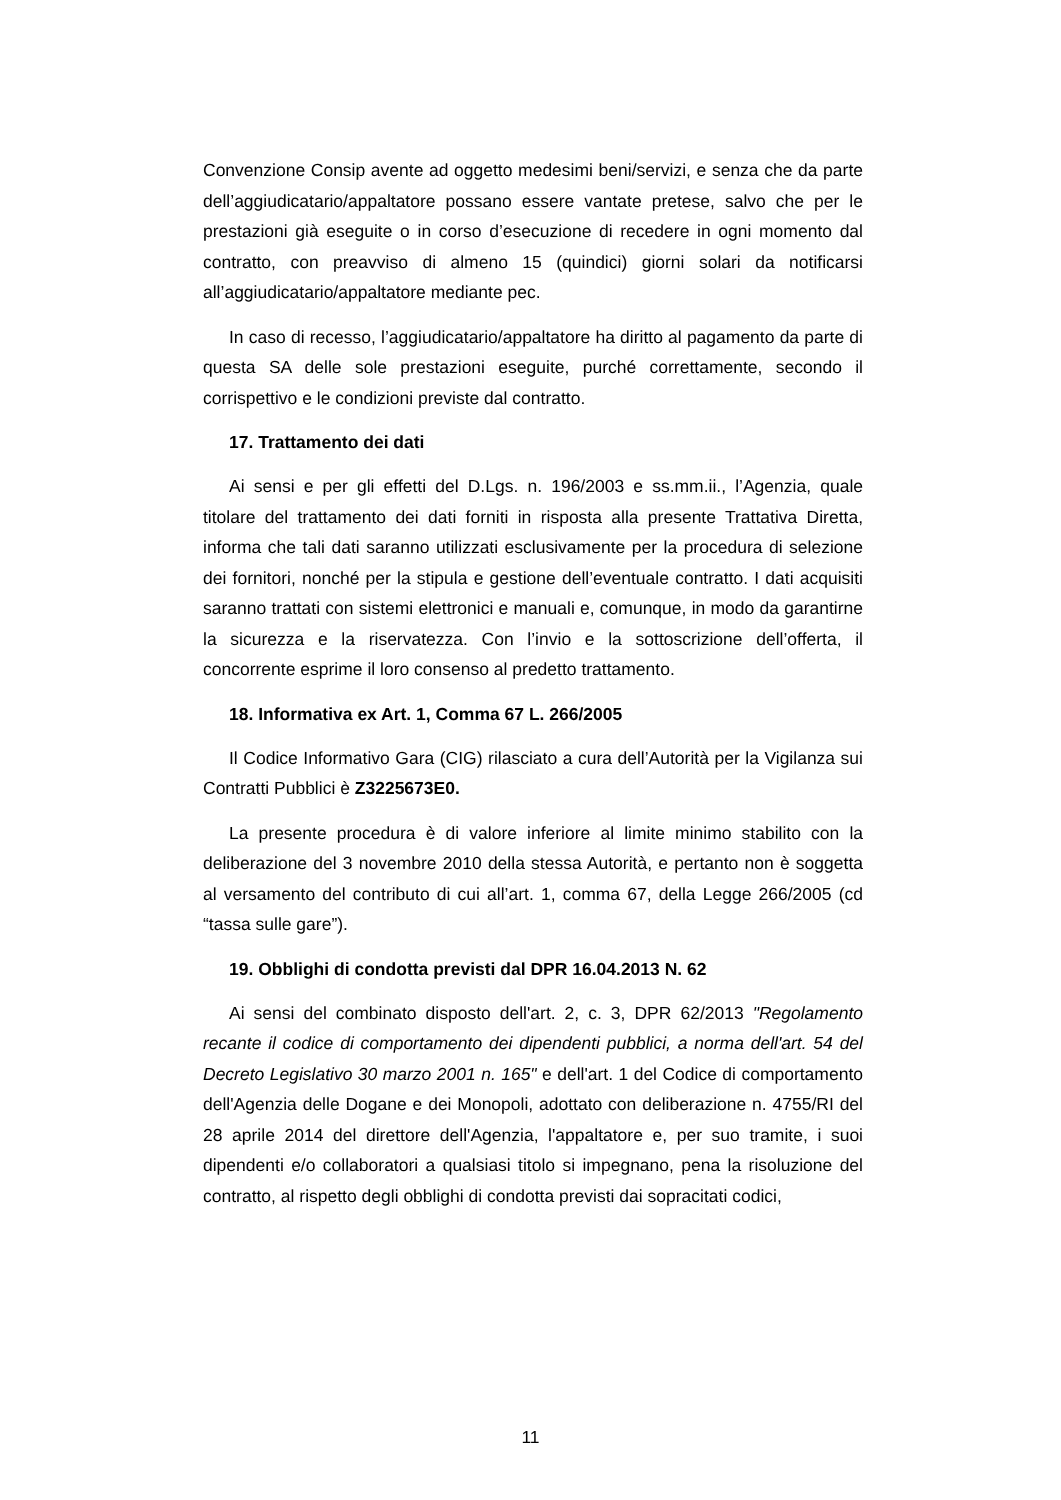Convenzione Consip avente ad oggetto medesimi beni/servizi, e senza che da parte dell’aggiudicatario/appaltatore possano essere vantate pretese, salvo che per le prestazioni già eseguite o in corso d’esecuzione di recedere in ogni momento dal contratto, con preavviso di almeno 15 (quindici) giorni solari da notificarsi all’aggiudicatario/appaltatore mediante pec.
In caso di recesso, l’aggiudicatario/appaltatore ha diritto al pagamento da parte di questa SA delle sole prestazioni eseguite, purché correttamente, secondo il corrispettivo e le condizioni previste dal contratto.
17. Trattamento dei dati
Ai sensi e per gli effetti del D.Lgs. n. 196/2003 e ss.mm.ii., l’Agenzia, quale titolare del trattamento dei dati forniti in risposta alla presente Trattativa Diretta, informa che tali dati saranno utilizzati esclusivamente per la procedura di selezione dei fornitori, nonché per la stipula e gestione dell’eventuale contratto. I dati acquisiti saranno trattati con sistemi elettronici e manuali e, comunque, in modo da garantirne la sicurezza e la riservatezza. Con l’invio e la sottoscrizione dell’offerta, il concorrente esprime il loro consenso al predetto trattamento.
18. Informativa ex Art. 1, Comma 67 L. 266/2005
Il Codice Informativo Gara (CIG) rilasciato a cura dell’Autorità per la Vigilanza sui Contratti Pubblici è Z3225673E0.
La presente procedura è di valore inferiore al limite minimo stabilito con la deliberazione del 3 novembre 2010 della stessa Autorità, e pertanto non è soggetta al versamento del contributo di cui all’art. 1, comma 67, della Legge 266/2005 (cd “tassa sulle gare”).
19. Obblighi di condotta previsti dal DPR 16.04.2013 N. 62
Ai sensi del combinato disposto dell'art. 2, c. 3, DPR 62/2013 "Regolamento recante il codice di comportamento dei dipendenti pubblici, a norma dell'art. 54 del Decreto Legislativo 30 marzo 2001 n. 165" e dell'art. 1 del Codice di comportamento dell'Agenzia delle Dogane e dei Monopoli, adottato con deliberazione n. 4755/RI del 28 aprile 2014 del direttore dell'Agenzia, l'appaltatore e, per suo tramite, i suoi dipendenti e/o collaboratori a qualsiasi titolo si impegnano, pena la risoluzione del contratto, al rispetto degli obblighi di condotta previsti dai sopracitati codici,
11